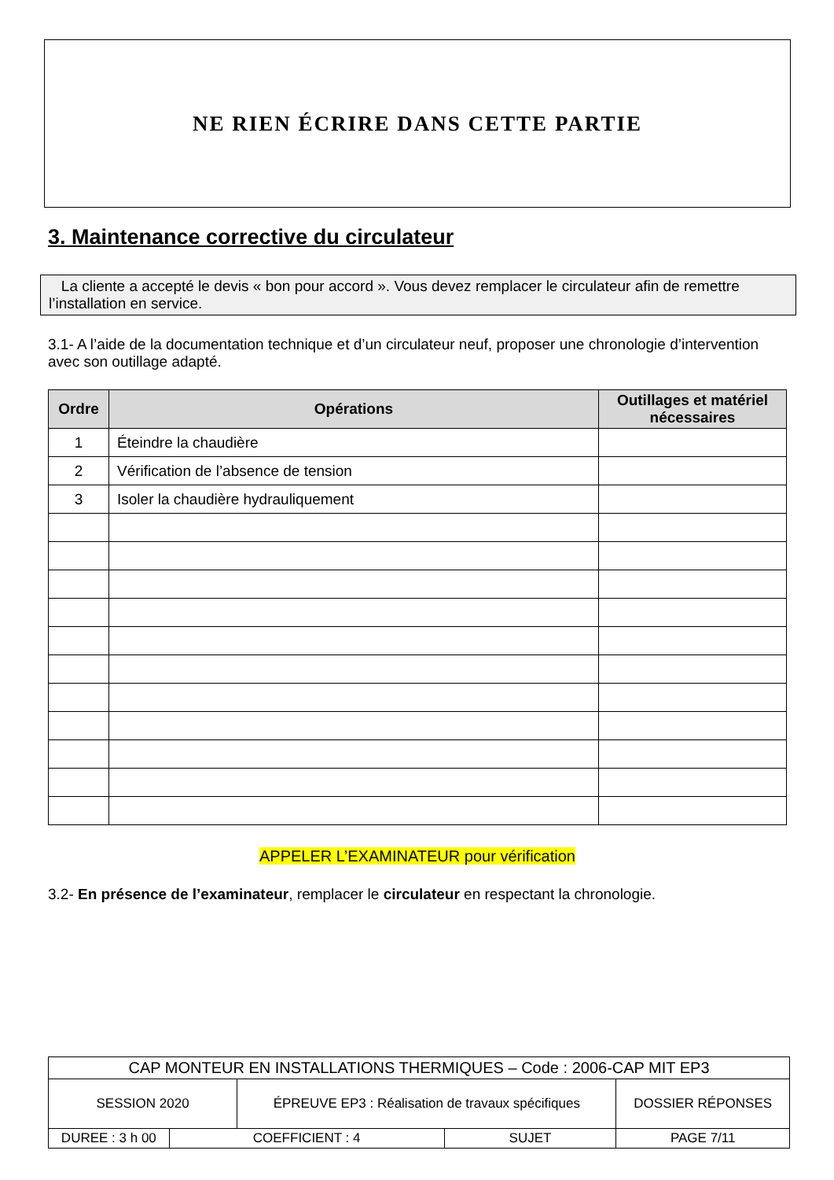NE RIEN ÉCRIRE DANS CETTE PARTIE
3. Maintenance corrective du circulateur
La cliente a accepté le devis « bon pour accord ». Vous devez remplacer le circulateur afin de remettre l’installation en service.
3.1- A l’aide de la documentation technique et d’un circulateur neuf, proposer une chronologie d’intervention avec son outillage adapté.
| Ordre | Opérations | Outillages et matériel nécessaires |
| --- | --- | --- |
| 1 | Éteindre la chaudière | |
| 2 | Vérification de l’absence de tension | |
| 3 | Isoler la chaudière hydrauliquement | |
APPELER L’EXAMINATEUR pour vérification
3.2- En présence de l’examinateur, remplacer le circulateur en respectant la chronologie.
| CAP MONTEUR EN INSTALLATIONS THERMIQUES – Code : 2006-CAP MIT EP3 | | | | |
| SESSION 2020 | | ÉPREUVE EP3 : Réalisation de travaux spécifiques | | DOSSIER RÉPONSES |
| DUREE : 3 h 00 | COEFFICIENT : 4 | | SUJET | PAGE 7/11 |